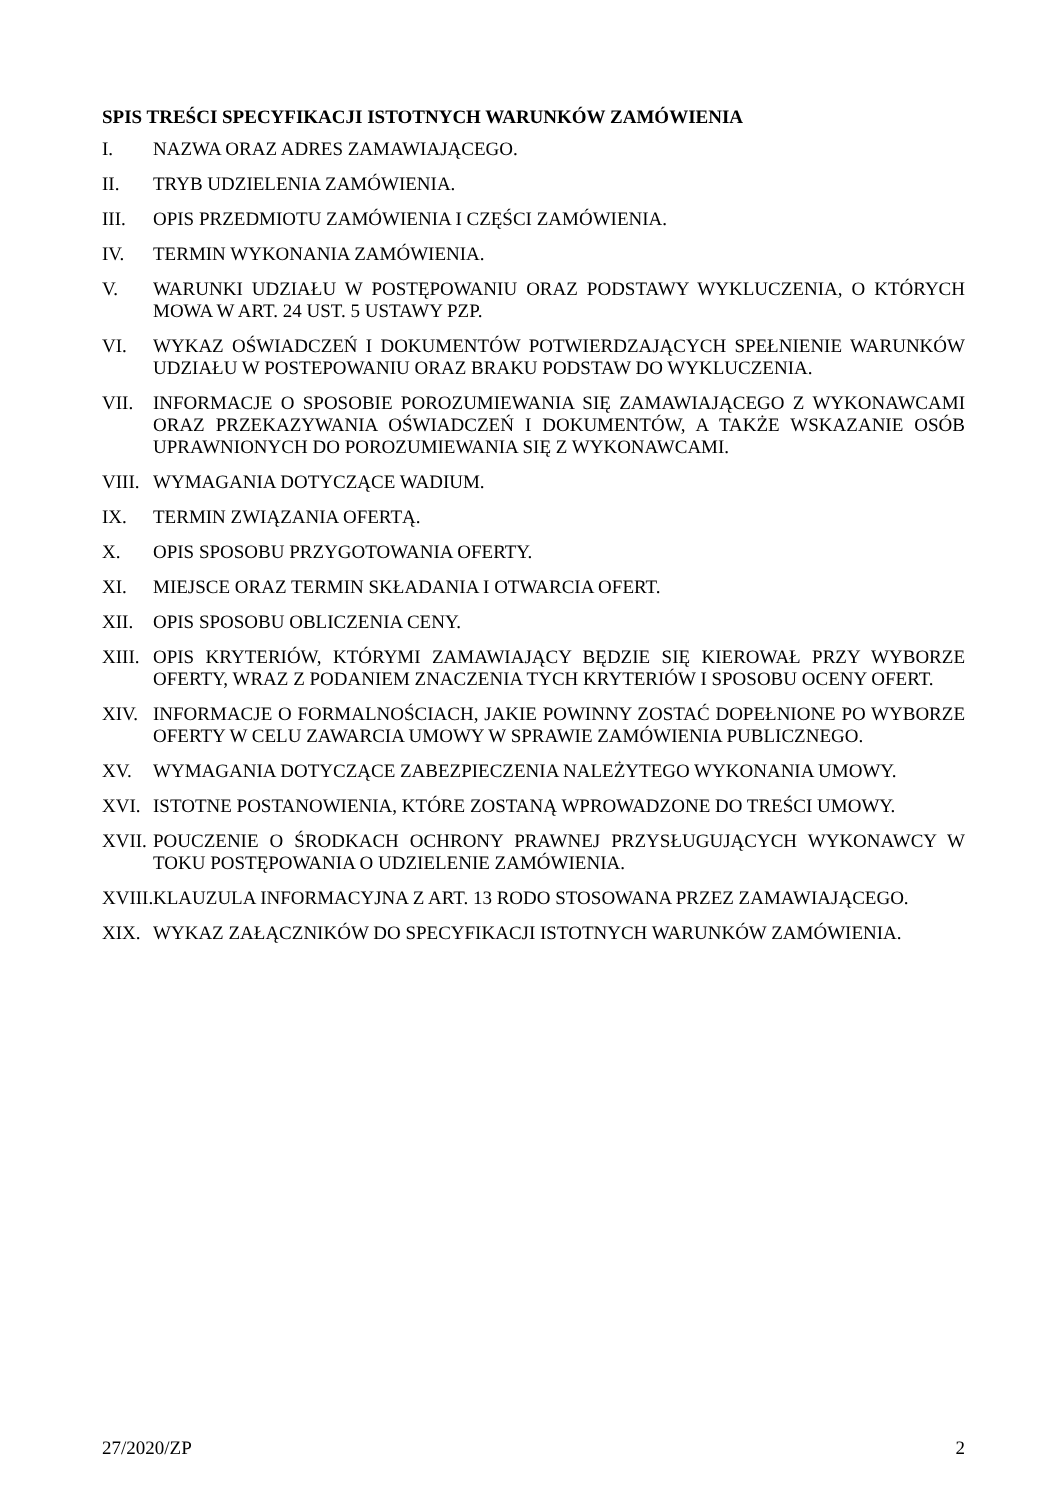SPIS TREŚCI SPECYFIKACJI ISTOTNYCH WARUNKÓW ZAMÓWIENIA
I. NAZWA ORAZ ADRES ZAMAWIAJĄCEGO.
II. TRYB UDZIELENIA ZAMÓWIENIA.
III. OPIS PRZEDMIOTU ZAMÓWIENIA I CZĘŚCI ZAMÓWIENIA.
IV. TERMIN WYKONANIA ZAMÓWIENIA.
V. WARUNKI UDZIAŁU W POSTĘPOWANIU ORAZ PODSTAWY WYKLUCZENIA, O KTÓRYCH MOWA W ART. 24 UST. 5 USTAWY PZP.
VI. WYKAZ OŚWIADCZEŃ I DOKUMENTÓW POTWIERDZAJĄCYCH SPEŁNIENIE WARUNKÓW UDZIAŁU W POSTEPOWANIU ORAZ BRAKU PODSTAW DO WYKLUCZENIA.
VII. INFORMACJE O SPOSOBIE POROZUMIEWANIA SIĘ ZAMAWIAJĄCEGO Z WYKONAWCAMI ORAZ PRZEKAZYWANIA OŚWIADCZEŃ I DOKUMENTÓW, A TAKŻE WSKAZANIE OSÓB UPRAWNIONYCH DO POROZUMIEWANIA SIĘ Z WYKONAWCAMI.
VIII.
WYMAGANIA DOTYCZĄCE WADIUM.
IX. TERMIN ZWIĄZANIA OFERTĄ.
X. OPIS SPOSOBU PRZYGOTOWANIA OFERTY.
XI. MIEJSCE ORAZ TERMIN SKŁADANIA I OTWARCIA OFERT.
XII. OPIS SPOSOBU OBLICZENIA CENY.
XIII.
OPIS KRYTERIÓW, KTÓRYMI ZAMAWIAJĄCY BĘDZIE SIĘ KIEROWAŁ PRZY WYBORZE OFERTY, WRAZ Z PODANIEM ZNACZENIA TYCH KRYTERIÓW I SPOSOBU OCENY OFERT.
XIV. INFORMACJE O FORMALNOŚCIACH, JAKIE POWINNY ZOSTAĆ DOPEŁNIONE PO WYBORZE OFERTY W CELU ZAWARCIA UMOWY W SPRAWIE ZAMÓWIENIA PUBLICZNEGO.
XV. WYMAGANIA DOTYCZĄCE ZABEZPIECZENIA NALEŻYTEGO WYKONANIA UMOWY.
XVI. ISTOTNE POSTANOWIENIA, KTÓRE ZOSTANĄ WPROWADZONE DO TREŚCI UMOWY.
XVII.
POUCZENIE O ŚRODKACH OCHRONY PRAWNEJ PRZYSŁUGUJĄCYCH WYKONAWCY W TOKU POSTĘPOWANIA O UDZIELENIE ZAMÓWIENIA.
XVIII.
KLAUZULA INFORMACYJNA Z ART. 13 RODO STOSOWANA PRZEZ ZAMAWIAJĄCEGO.
XIX. WYKAZ ZAŁĄCZNIKÓW DO SPECYFIKACJI ISTOTNYCH WARUNKÓW ZAMÓWIENIA.
27/2020/ZP 2